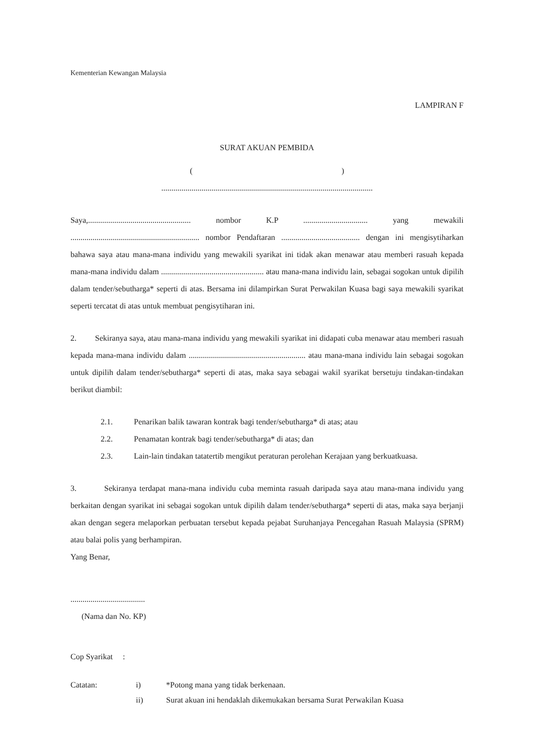Kementerian Kewangan Malaysia
LAMPIRAN F
SURAT AKUAN PEMBIDA
( )
.........................................................................................................
Saya,................................................... nombor K.P ................................ yang mewakili ................................................................ nombor Pendaftaran ....................................... dengan ini mengisytiharkan bahawa saya atau mana-mana individu yang mewakili syarikat ini tidak akan menawar atau memberi rasuah kepada mana-mana individu dalam ................................................... atau mana-mana individu lain, sebagai sogokan untuk dipilih dalam tender/sebutharga* seperti di atas. Bersama ini dilampirkan Surat Perwakilan Kuasa bagi saya mewakili syarikat seperti tercatat di atas untuk membuat pengisytiharan ini.
2. Sekiranya saya, atau mana-mana individu yang mewakili syarikat ini didapati cuba menawar atau memberi rasuah kepada mana-mana individu dalam .......................................................... atau mana-mana individu lain sebagai sogokan untuk dipilih dalam tender/sebutharga* seperti di atas, maka saya sebagai wakil syarikat bersetuju tindakan-tindakan berikut diambil:
2.1. Penarikan balik tawaran kontrak bagi tender/sebutharga* di atas; atau
2.2. Penamatan kontrak bagi tender/sebutharga* di atas; dan
2.3. Lain-lain tindakan tatatertib mengikut peraturan perolehan Kerajaan yang berkuatkuasa.
3. Sekiranya terdapat mana-mana individu cuba meminta rasuah daripada saya atau mana-mana individu yang berkaitan dengan syarikat ini sebagai sogokan untuk dipilih dalam tender/sebutharga* seperti di atas, maka saya berjanji akan dengan segera melaporkan perbuatan tersebut kepada pejabat Suruhanjaya Pencegahan Rasuah Malaysia (SPRM) atau balai polis yang berhampiran.
Yang Benar,
.....................................
(Nama dan No. KP)
Cop Syarikat :
Catatan: i) *Potong mana yang tidak berkenaan.
ii) Surat akuan ini hendaklah dikemukakan bersama Surat Perwakilan Kuasa